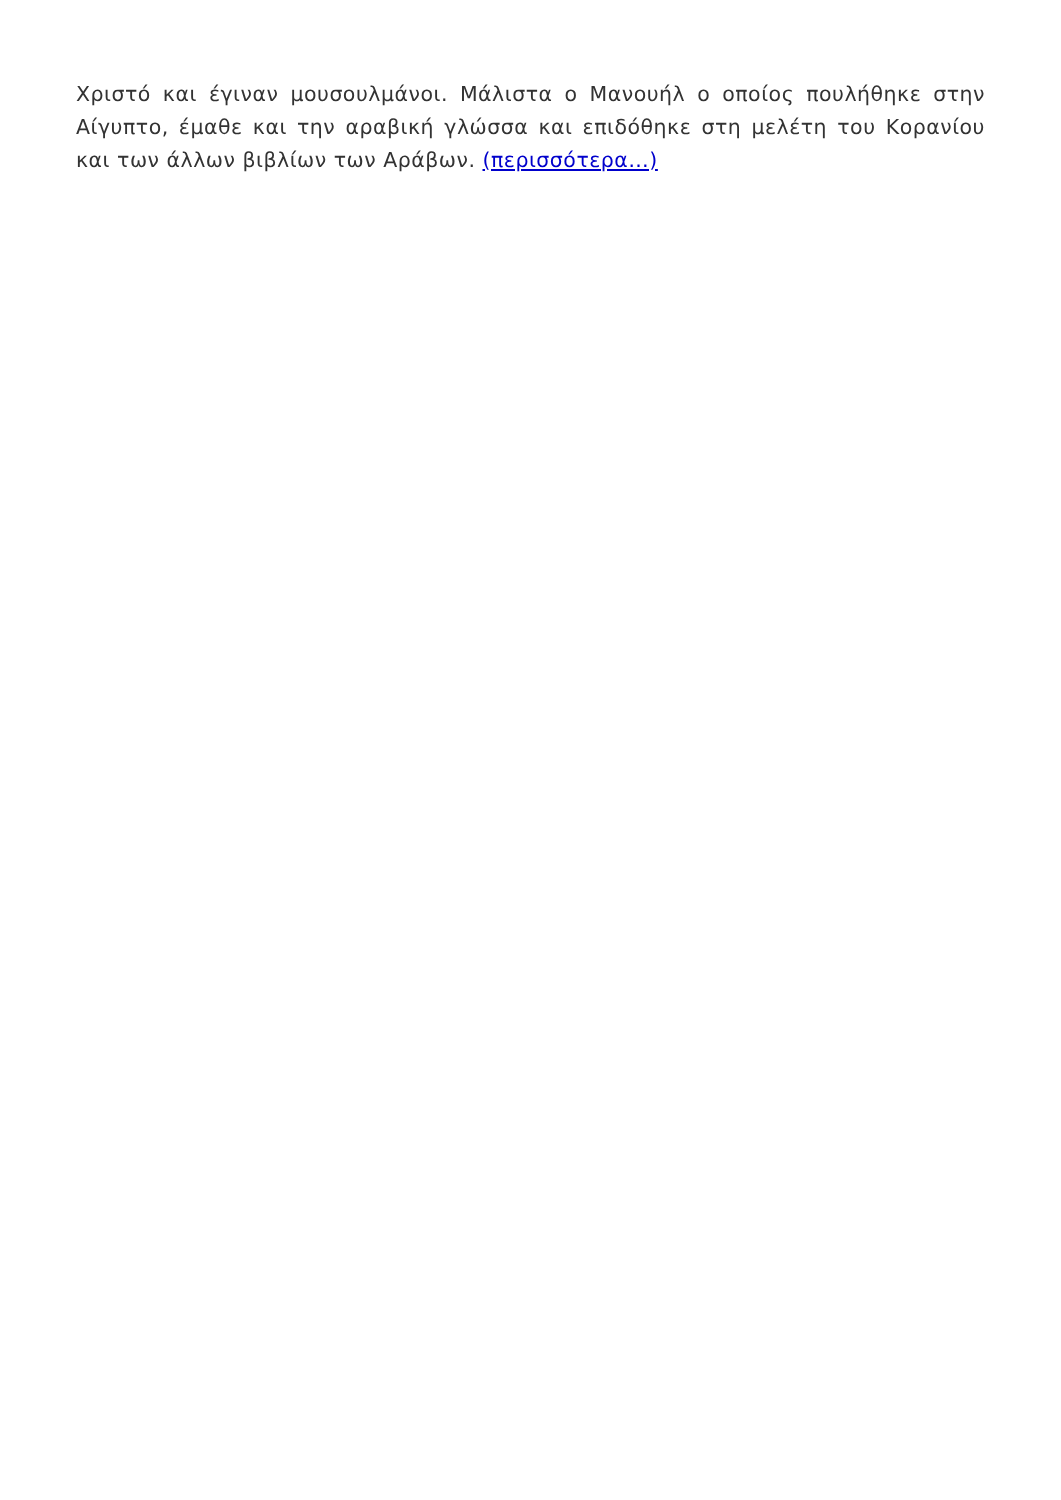Χριστό και έγιναν μουσουλμάνοι. Μάλιστα ο Μανουήλ ο οποίος πουλήθηκε στην Αίγυπτο, έμαθε και την αραβική γλώσσα και επιδόθηκε στη μελέτη του Κορανίου και των άλλων βιβλίων των Αράβων. (περισσότερα…)